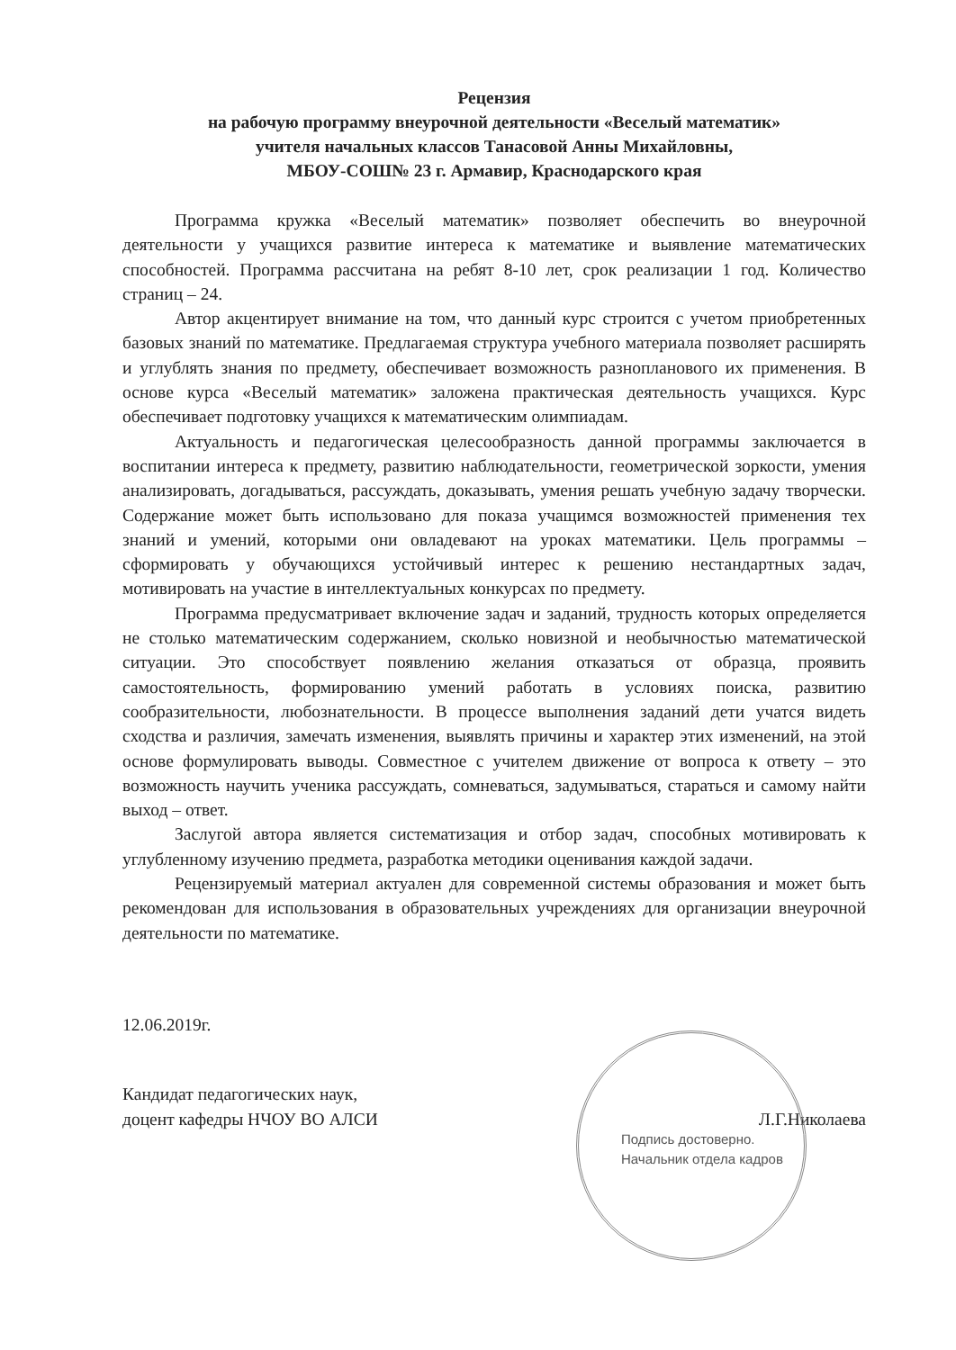Рецензия
на рабочую программу внеурочной деятельности «Веселый математик»
учителя начальных классов Танасовой Анны Михайловны,
МБОУ-СОШ№ 23 г. Армавир, Краснодарского края
Программа кружка «Веселый математик» позволяет обеспечить во внеурочной деятельности у учащихся развитие интереса к математике и выявление математических способностей. Программа рассчитана на ребят 8-10 лет, срок реализации 1 год. Количество страниц – 24.
Автор акцентирует внимание на том, что данный курс строится с учетом приобретенных базовых знаний по математике. Предлагаемая структура учебного материала позволяет расширять и углублять знания по предмету, обеспечивает возможность разнопланового их применения. В основе курса «Веселый математик» заложена практическая деятельность учащихся. Курс обеспечивает подготовку учащихся к математическим олимпиадам.
Актуальность и педагогическая целесообразность данной программы заключается в воспитании интереса к предмету, развитию наблюдательности, геометрической зоркости, умения анализировать, догадываться, рассуждать, доказывать, умения решать учебную задачу творчески. Содержание может быть использовано для показа учащимся возможностей применения тех знаний и умений, которыми они овладевают на уроках математики. Цель программы – сформировать у обучающихся устойчивый интерес к решению нестандартных задач, мотивировать на участие в интеллектуальных конкурсах по предмету.
Программа предусматривает включение задач и заданий, трудность которых определяется не столько математическим содержанием, сколько новизной и необычностью математической ситуации. Это способствует появлению желания отказаться от образца, проявить самостоятельность, формированию умений работать в условиях поиска, развитию сообразительности, любознательности. В процессе выполнения заданий дети учатся видеть сходства и различия, замечать изменения, выявлять причины и характер этих изменений, на этой основе формулировать выводы. Совместное с учителем движение от вопроса к ответу – это возможность научить ученика рассуждать, сомневаться, задумываться, стараться и самому найти выход – ответ.
Заслугой автора является систематизация и отбор задач, способных мотивировать к углубленному изучению предмета, разработка методики оценивания каждой задачи.
Рецензируемый материал актуален для современной системы образования и может быть рекомендован для использования в образовательных учреждениях для организации внеурочной деятельности по математике.
12.06.2019г.
Кандидат педагогических наук,
доцент кафедры НЧОУ ВО АЛСИ
Л.Г.Николаева
Подпись достоверно.
Начальник отдела кадров